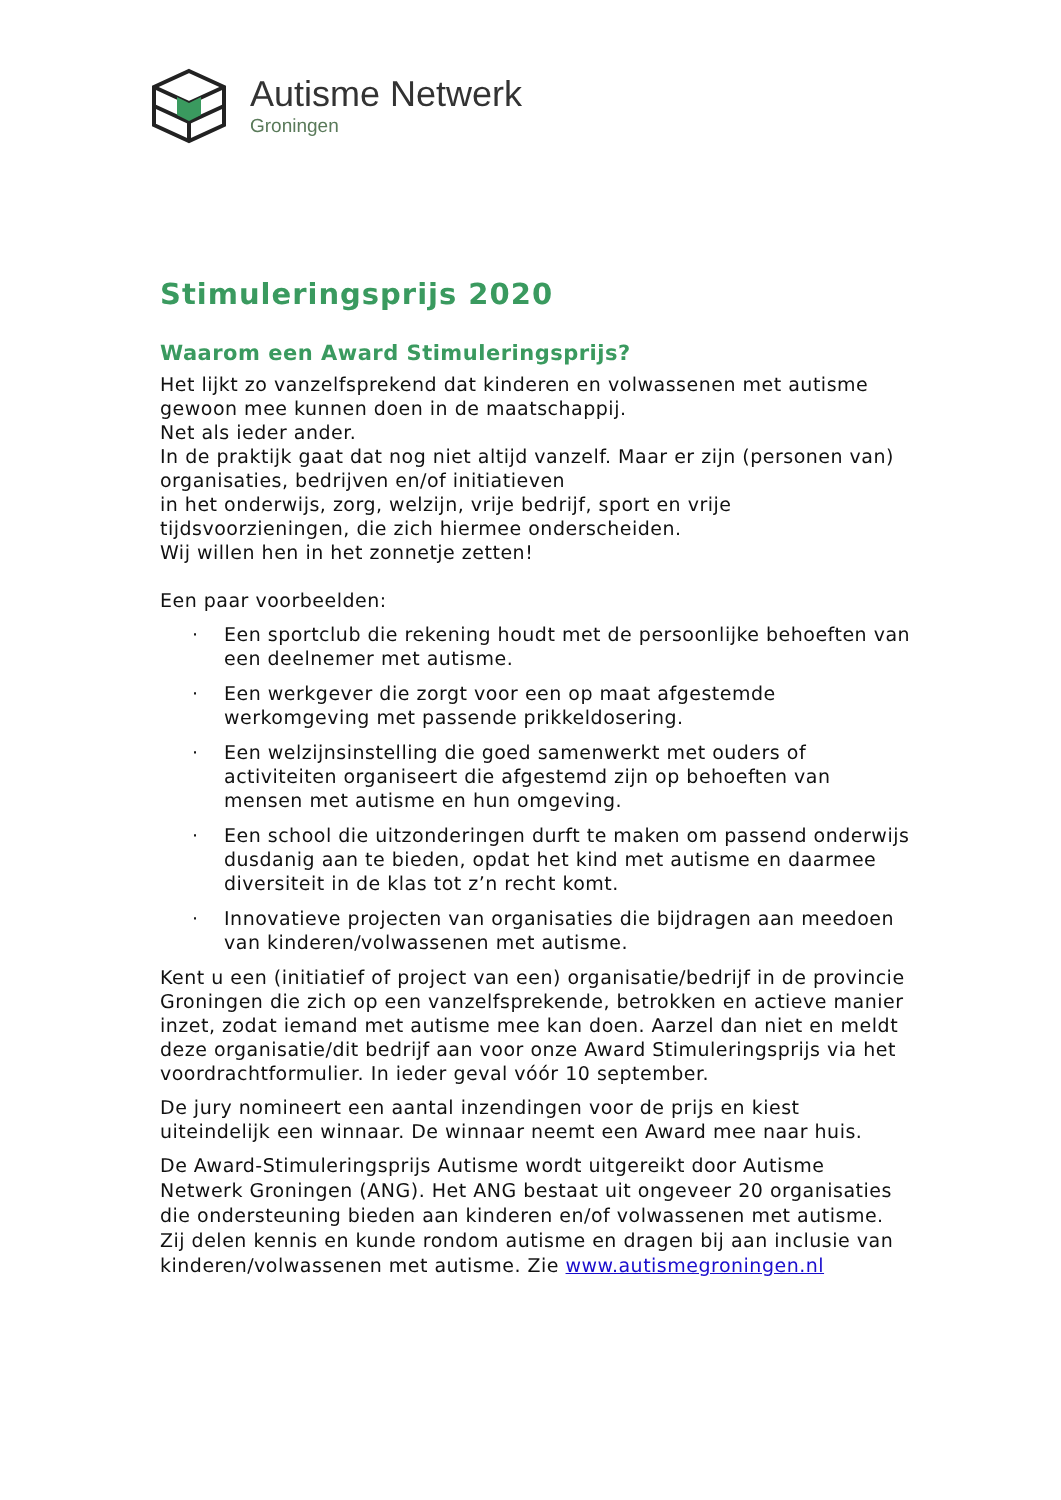Autisme Netwerk
Groningen
Stimuleringsprijs 2020
Waarom een Award Stimuleringsprijs?
Het lijkt zo vanzelfsprekend dat kinderen en volwassenen met autisme gewoon mee kunnen doen in de maatschappij.
Net als ieder ander.
In de praktijk gaat dat nog niet altijd vanzelf. Maar er zijn (personen van) organisaties, bedrijven en/of initiatieven
in het onderwijs, zorg, welzijn, vrije bedrijf, sport en vrije tijdsvoorzieningen, die zich hiermee onderscheiden.
Wij willen hen in het zonnetje zetten!
Een paar voorbeelden:
· Een sportclub die rekening houdt met de persoonlijke behoeften van een deelnemer met autisme.
· Een werkgever die zorgt voor een op maat afgestemde werkomgeving met passende prikkeldosering.
· Een welzijnsinstelling die goed samenwerkt met ouders of activiteiten organiseert die afgestemd zijn op behoeften van mensen met autisme en hun omgeving.
· Een school die uitzonderingen durft te maken om passend onderwijs dusdanig aan te bieden, opdat het kind met autisme en daarmee diversiteit in de klas tot z’n recht komt.
· Innovatieve projecten van organisaties die bijdragen aan meedoen van kinderen/volwassenen met autisme.
Kent u een (initiatief of project van een) organisatie/bedrijf in de provincie Groningen die zich op een vanzelfsprekende, betrokken en actieve manier inzet, zodat iemand met autisme mee kan doen. Aarzel dan niet en meldt deze organisatie/dit bedrijf aan voor onze Award Stimuleringsprijs via het voordrachtformulier. In ieder geval vóór 10 september.
De jury nomineert een aantal inzendingen voor de prijs en kiest uiteindelijk een winnaar. De winnaar neemt een Award mee naar huis.
De Award-Stimuleringsprijs Autisme wordt uitgereikt door Autisme Netwerk Groningen (ANG). Het ANG bestaat uit ongeveer 20 organisaties die ondersteuning bieden aan kinderen en/of volwassenen met autisme. Zij delen kennis en kunde rondom autisme en dragen bij aan inclusie van kinderen/volwassenen met autisme. Zie www.autismegroningen.nl